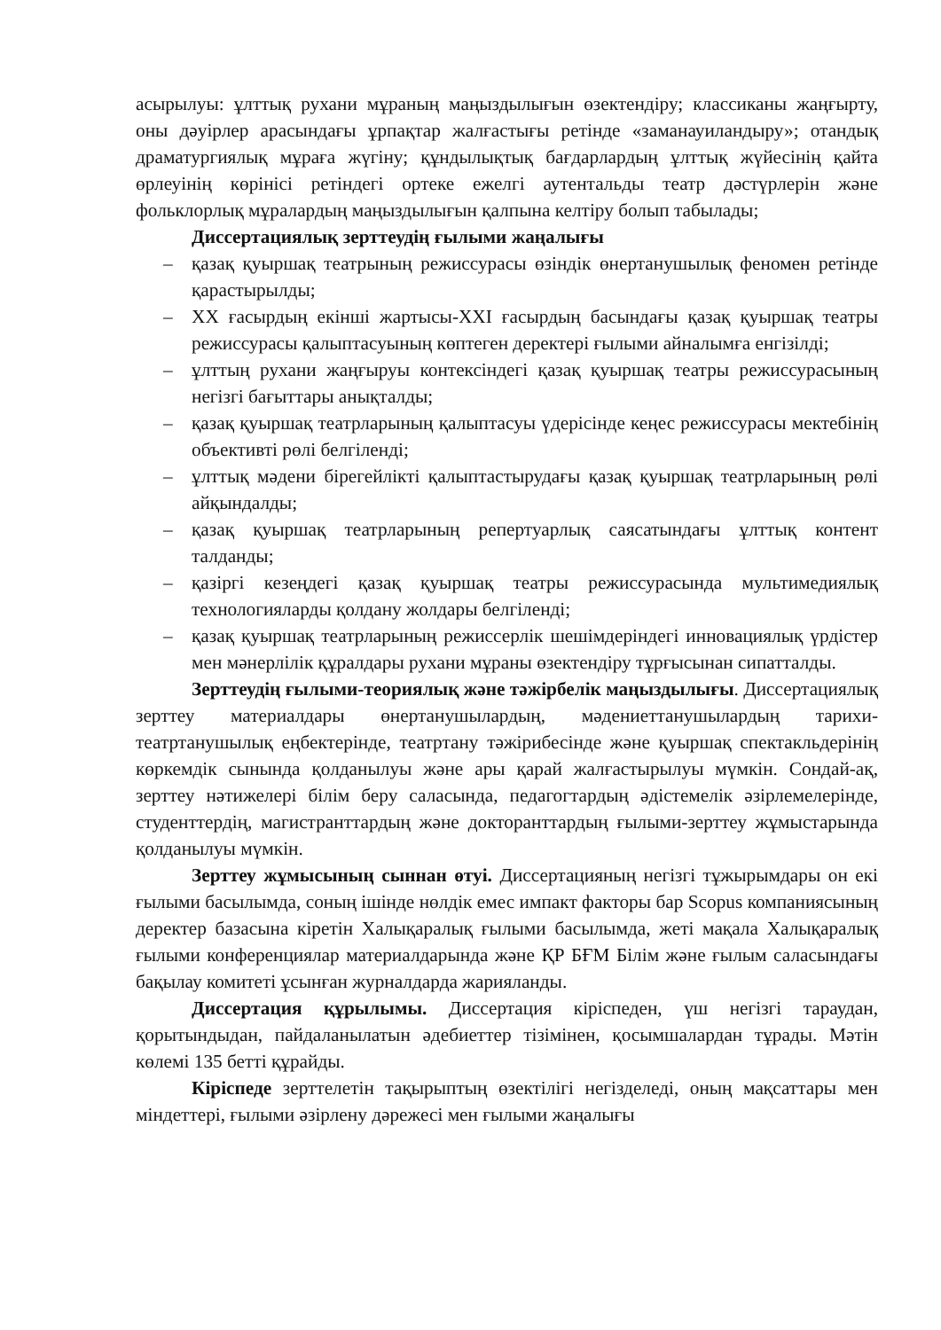асырылуы: ұлттық рухани мұраның маңыздылығын өзектендіру; классиканы жаңғырту, оны дәуірлер арасындағы ұрпақтар жалғастығы ретінде «заманауиландыру»; отандық драматургиялық мұраға жүгіну; құндылықтық бағдарлардың ұлттық жүйесінің қайта өрлеуінің көрінісі ретіндегі ортеке ежелгі аутентальды театр дәстүрлерін және фольклорлық мұралардың маңыздылығын қалпына келтіру болып табылады;
Диссертациялық зерттеудің ғылыми жаңалығы
– қазақ қуыршақ театрының режиссурасы өзіндік өнертанушылық феномен ретінде қарастырылды;
– XX ғасырдың екінші жартысы-XXI ғасырдың басындағы қазақ қуыршақ театры режиссурасы қалыптасуының көптеген деректері ғылыми айналымға енгізілді;
– ұлттың рухани жаңғыруы контексіндегі қазақ қуыршақ театры режиссурасының негізгі бағыттары анықталды;
– қазақ қуыршақ театрларының қалыптасуы үдерісінде кеңес режиссурасы мектебінің объективті рөлі белгіленді;
– ұлттық мәдени бірегейлікті қалыптастырудағы қазақ қуыршақ театрларының рөлі айқындалды;
– қазақ қуыршақ театрларының репертуарлық саясатындағы ұлттық контент талданды;
– қазіргі кезеңдегі қазақ қуыршақ театры режиссурасында мультимедиялық технологияларды қолдану жолдары белгіленді;
– қазақ қуыршақ театрларының режиссерлік шешімдеріндегі инновациялық үрдістер мен мәнерлілік құралдары рухани мұраны өзектендіру тұрғысынан сипатталды.
Зерттеудің ғылыми-теориялық және тәжірбелік маңыздылығы. Диссертациялық зерттеу материалдары өнертанушылардың, мәдениеттанушылардың тарихи-театртанушылық еңбектерінде, театртану тәжірибесінде және қуыршақ спектакльдерінің көркемдік сынында қолданылуы және ары қарай жалғастырылуы мүмкін. Сондай-ақ, зерттеу нәтижелері білім беру саласында, педагогтардың әдістемелік әзірлемелерінде, студенттердің, магистранттардың және докторанттардың ғылыми-зерттеу жұмыстарында қолданылуы мүмкін.
Зерттеу жұмысының сыннан өтуі. Диссертацияның негізгі тұжырымдары он екі ғылыми басылымда, соның ішінде нөлдік емес импакт факторы бар Scopus компаниясының деректер базасына кіретін Халықаралық ғылыми басылымда, жеті мақала Халықаралық ғылыми конференциялар материалдарында және ҚР БҒМ Білім және ғылым саласындағы бақылау комитеті ұсынған журналдарда жарияланды.
Диссертация құрылымы. Диссертация кіріспеден, үш негізгі тараудан, қорытындыдан, пайдаланылатын әдебиеттер тізімінен, қосымшалардан тұрады. Мәтін көлемі 135 бетті құрайды.
Кіріспеде зерттелетін тақырыптың өзектілігі негізделеді, оның мақсаттары мен міндеттері, ғылыми әзірлену дәрежесі мен ғылыми жаңалығы